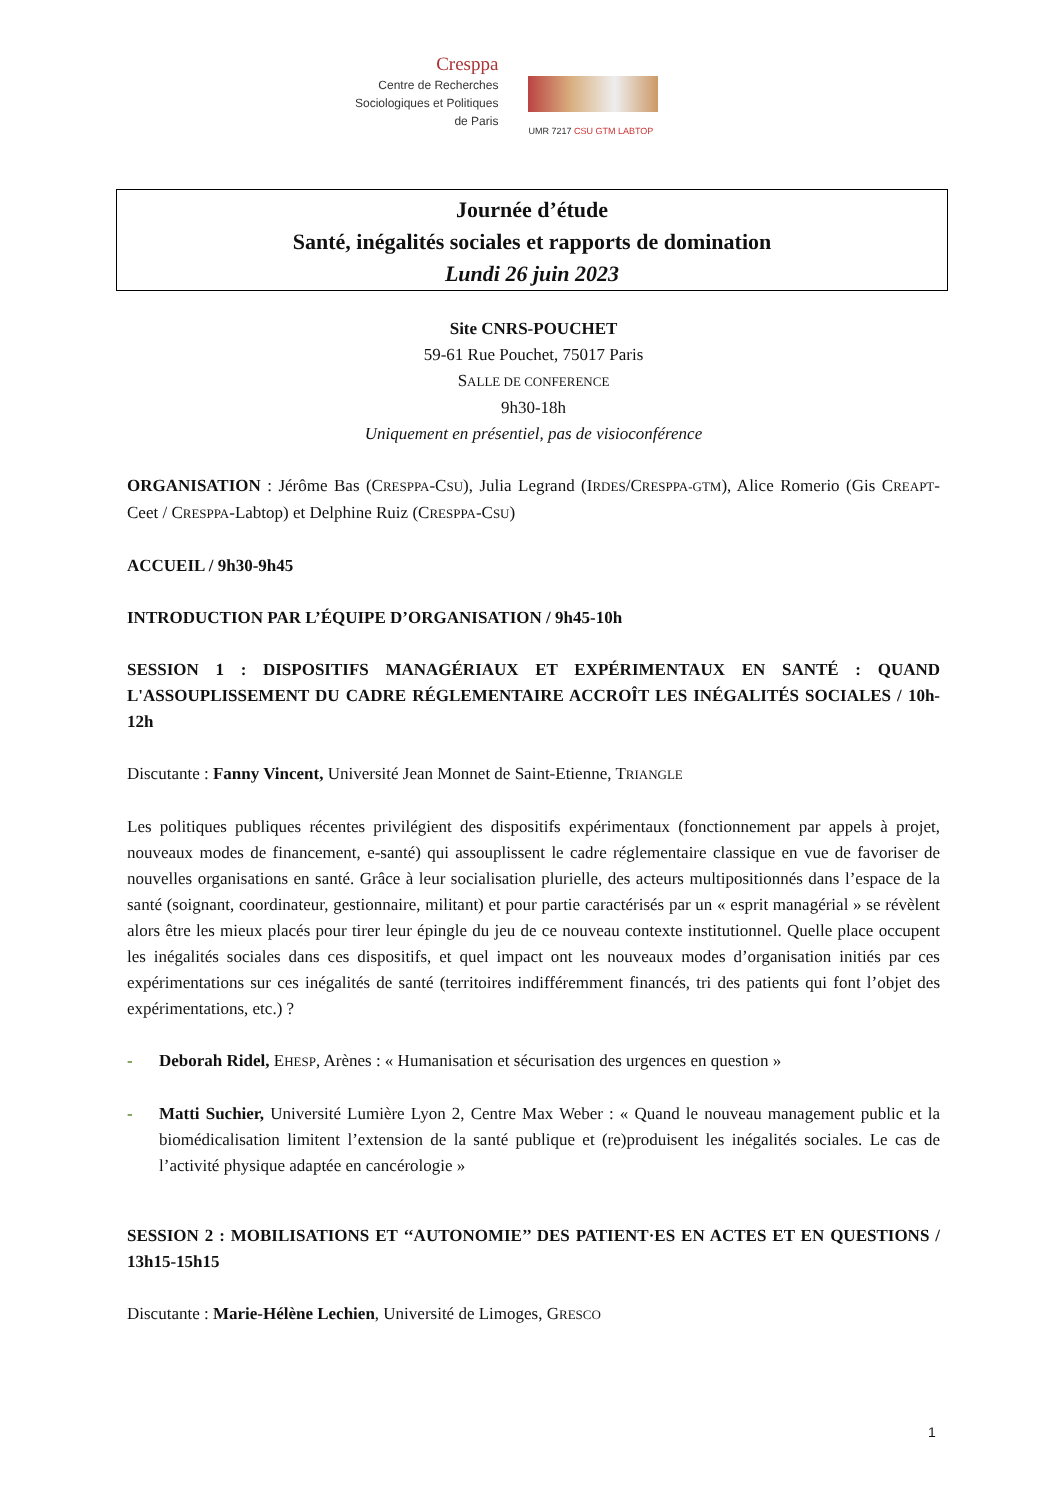Cresppa
Centre de Recherches
Sociologiques et Politiques
de Paris
UMR 7217 CSU GTM LABTOP
Journée d’étude
Santé, inégalités sociales et rapports de domination
Lundi 26 juin 2023
Site CNRS-POUCHET
59-61 Rue Pouchet, 75017 Paris
SALLE DE CONFERENCE
9h30-18h
Uniquement en présentiel, pas de visioconférence
ORGANISATION : Jérôme Bas (CRESPPA-CSU), Julia Legrand (IRDES/CRESPPA-GTM), Alice Romerio (Gis CREAPT-Ceet / CRESPPA-Labtop) et Delphine Ruiz (CRESPPA-CSU)
ACCUEIL / 9h30-9h45
INTRODUCTION PAR L’ÉQUIPE D’ORGANISATION / 9h45-10h
SESSION 1 : DISPOSITIFS MANAGÉRIAUX ET EXPÉRIMENTAUX EN SANTÉ : QUAND L'ASSOUPLISSEMENT DU CADRE RÉGLEMENTAIRE ACCROÎT LES INÉGALITÉS SOCIALES / 10h-12h
Discutante : Fanny Vincent, Université Jean Monnet de Saint-Etienne, TRIANGLE
Les politiques publiques récentes privilégient des dispositifs expérimentaux (fonctionnement par appels à projet, nouveaux modes de financement, e-santé) qui assouplissent le cadre réglementaire classique en vue de favoriser de nouvelles organisations en santé. Grâce à leur socialisation plurielle, des acteurs multipositionnés dans l’espace de la santé (soignant, coordinateur, gestionnaire, militant) et pour partie caractérisés par un « esprit managérial » se révèlent alors être les mieux placés pour tirer leur épingle du jeu de ce nouveau contexte institutionnel. Quelle place occupent les inégalités sociales dans ces dispositifs, et quel impact ont les nouveaux modes d’organisation initiés par ces expérimentations sur ces inégalités de santé (territoires indifféremment financés, tri des patients qui font l’objet des expérimentations, etc.) ?
- Deborah Ridel, EHESP, Arènes : « Humanisation et sécurisation des urgences en question »
- Matti Suchier, Université Lumière Lyon 2, Centre Max Weber : « Quand le nouveau management public et la biomédicalisation limitent l’extension de la santé publique et (re)produisent les inégalités sociales. Le cas de l’activité physique adaptée en cancérologie »
SESSION 2 : MOBILISATIONS ET ‘‘AUTONOMIE’’ DES PATIENT·ES EN ACTES ET EN QUESTIONS / 13h15-15h15
Discutante : Marie-Hélène Lechien, Université de Limoges, GRESCO
1